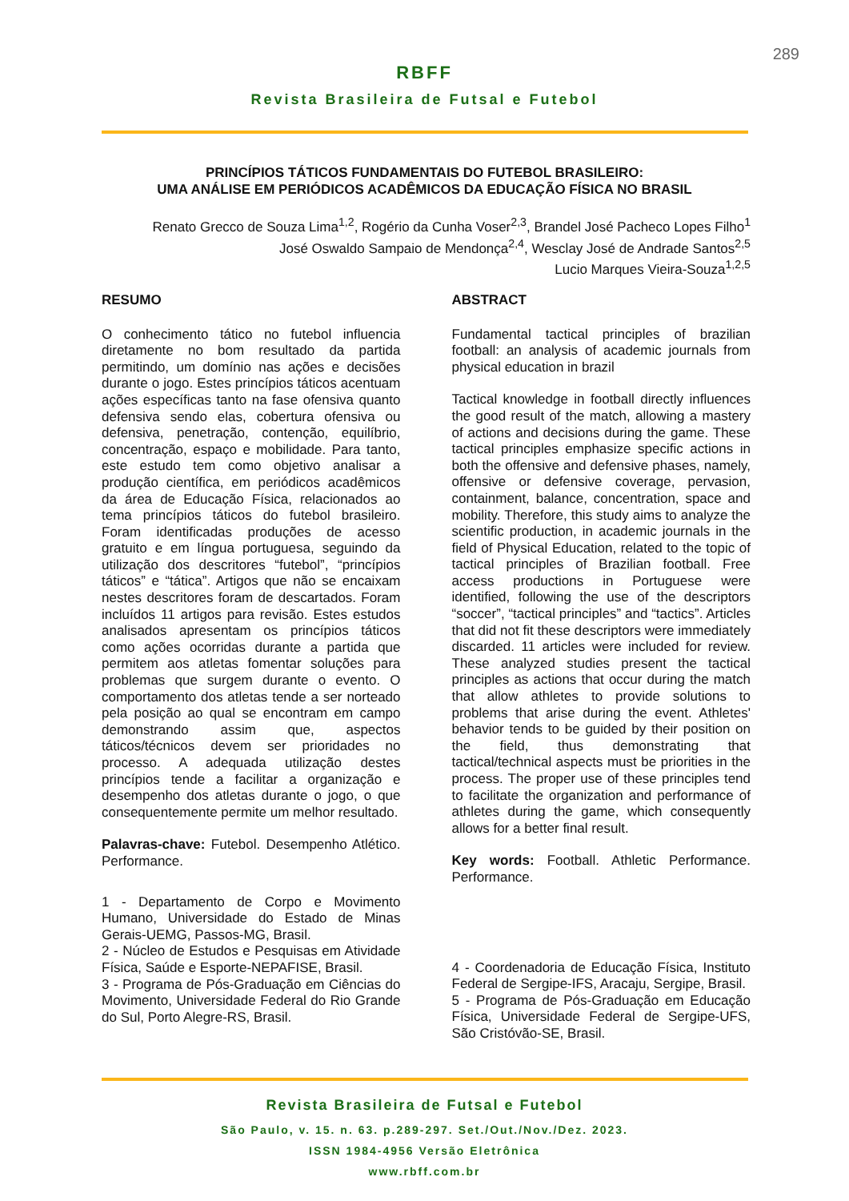289
RBFF
Revista Brasileira de Futsal e Futebol
PRINCÍPIOS TÁTICOS FUNDAMENTAIS DO FUTEBOL BRASILEIRO:
UMA ANÁLISE EM PERIÓDICOS ACADÊMICOS DA EDUCAÇÃO FÍSICA NO BRASIL
Renato Grecco de Souza Lima<sup>1,2</sup>, Rogério da Cunha Voser<sup>2,3</sup>, Brandel José Pacheco Lopes Filho<sup>1</sup>
José Oswaldo Sampaio de Mendonça<sup>2,4</sup>, Wesclay José de Andrade Santos<sup>2,5</sup>
Lucio Marques Vieira-Souza<sup>1,2,5</sup>
RESUMO
O conhecimento tático no futebol influencia diretamente no bom resultado da partida permitindo, um domínio nas ações e decisões durante o jogo. Estes princípios táticos acentuam ações específicas tanto na fase ofensiva quanto defensiva sendo elas, cobertura ofensiva ou defensiva, penetração, contenção, equilíbrio, concentração, espaço e mobilidade. Para tanto, este estudo tem como objetivo analisar a produção científica, em periódicos acadêmicos da área de Educação Física, relacionados ao tema princípios táticos do futebol brasileiro. Foram identificadas produções de acesso gratuito e em língua portuguesa, seguindo da utilização dos descritores “futebol”, “princípios táticos” e “tática”. Artigos que não se encaixam nestes descritores foram de descartados. Foram incluídos 11 artigos para revisão. Estes estudos analisados apresentam os princípios táticos como ações ocorridas durante a partida que permitem aos atletas fomentar soluções para problemas que surgem durante o evento. O comportamento dos atletas tende a ser norteado pela posição ao qual se encontram em campo demonstrando assim que, aspectos táticos/técnicos devem ser prioridades no processo. A adequada utilização destes princípios tende a facilitar a organização e desempenho dos atletas durante o jogo, o que consequentemente permite um melhor resultado.
Palavras-chave: Futebol. Desempenho Atlético. Performance.
1 - Departamento de Corpo e Movimento Humano, Universidade do Estado de Minas Gerais-UEMG, Passos-MG, Brasil.
2 - Núcleo de Estudos e Pesquisas em Atividade Física, Saúde e Esporte-NEPAFISE, Brasil.
3 - Programa de Pós-Graduação em Ciências do Movimento, Universidade Federal do Rio Grande do Sul, Porto Alegre-RS, Brasil.
ABSTRACT
Fundamental tactical principles of brazilian football: an analysis of academic journals from physical education in brazil
Tactical knowledge in football directly influences the good result of the match, allowing a mastery of actions and decisions during the game. These tactical principles emphasize specific actions in both the offensive and defensive phases, namely, offensive or defensive coverage, pervasion, containment, balance, concentration, space and mobility. Therefore, this study aims to analyze the scientific production, in academic journals in the field of Physical Education, related to the topic of tactical principles of Brazilian football. Free access productions in Portuguese were identified, following the use of the descriptors “soccer”, “tactical principles” and “tactics”. Articles that did not fit these descriptors were immediately discarded. 11 articles were included for review. These analyzed studies present the tactical principles as actions that occur during the match that allow athletes to provide solutions to problems that arise during the event. Athletes' behavior tends to be guided by their position on the field, thus demonstrating that tactical/technical aspects must be priorities in the process. The proper use of these principles tend to facilitate the organization and performance of athletes during the game, which consequently allows for a better final result.
Key words: Football. Athletic Performance. Performance.
4 - Coordenadoria de Educação Física, Instituto Federal de Sergipe-IFS, Aracaju, Sergipe, Brasil.
5 - Programa de Pós-Graduação em Educação Física, Universidade Federal de Sergipe-UFS, São Cristóvão-SE, Brasil.
Revista Brasileira de Futsal e Futebol
São Paulo, v. 15. n. 63. p.289-297. Set./Out./Nov./Dez. 2023.
ISSN 1984-4956 Versão Eletrônica
www.rbff.com.br